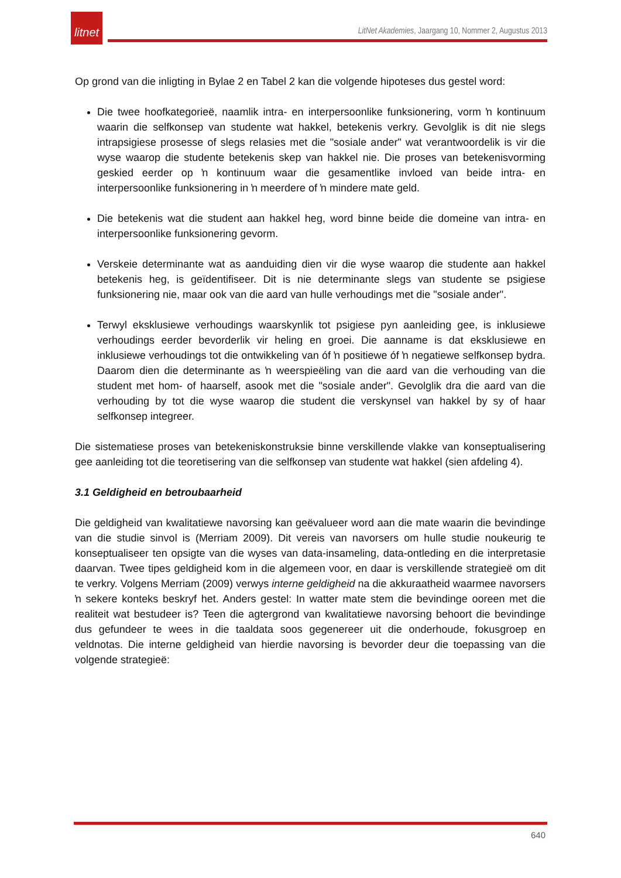litnet
LitNet Akademies, Jaargang 10, Nommer 2, Augustus 2013
Op grond van die inligting in Bylae 2 en Tabel 2 kan die volgende hipoteses dus gestel word:
Die twee hoofkategorieë, naamlik intra- en interpersoonlike funksionering, vorm ŉ kontinuum waarin die selfkonsep van studente wat hakkel, betekenis verkry. Gevolglik is dit nie slegs intrapsigiese prosesse of slegs relasies met die "sosiale ander" wat verantwoordelik is vir die wyse waarop die studente betekenis skep van hakkel nie. Die proses van betekenisvorming geskied eerder op ŉ kontinuum waar die gesamentlike invloed van beide intra- en interpersoonlike funksionering in ŉ meerdere of ŉ mindere mate geld.
Die betekenis wat die student aan hakkel heg, word binne beide die domeine van intra- en interpersoonlike funksionering gevorm.
Verskeie determinante wat as aanduiding dien vir die wyse waarop die studente aan hakkel betekenis heg, is geïdentifiseer. Dit is nie determinante slegs van studente se psigiese funksionering nie, maar ook van die aard van hulle verhoudings met die "sosiale ander".
Terwyl eksklusiewe verhoudings waarskynlik tot psigiese pyn aanleiding gee, is inklusiewe verhoudings eerder bevorderlik vir heling en groei. Die aanname is dat eksklusiewe en inklusiewe verhoudings tot die ontwikkeling van óf ŉ positiewe óf ŉ negatiewe selfkonsep bydra. Daarom dien die determinante as ŉ weerspieëling van die aard van die verhouding van die student met hom- of haarself, asook met die "sosiale ander". Gevolglik dra die aard van die verhouding by tot die wyse waarop die student die verskynsel van hakkel by sy of haar selfkonsep integreer.
Die sistematiese proses van betekeniskonstruksie binne verskillende vlakke van konseptualisering gee aanleiding tot die teoretisering van die selfkonsep van studente wat hakkel (sien afdeling 4).
3.1 Geldigheid en betroubaarheid
Die geldigheid van kwalitatiewe navorsing kan geëvalueer word aan die mate waarin die bevindinge van die studie sinvol is (Merriam 2009). Dit vereis van navorsers om hulle studie noukeurig te konseptualiseer ten opsigte van die wyses van data-insameling, data-ontleding en die interpretasie daarvan. Twee tipes geldigheid kom in die algemeen voor, en daar is verskillende strategieë om dit te verkry. Volgens Merriam (2009) verwys interne geldigheid na die akkuraatheid waarmee navorsers ŉ sekere konteks beskryf het. Anders gestel: In watter mate stem die bevindinge ooreen met die realiteit wat bestudeer is? Teen die agtergrond van kwalitatiewe navorsing behoort die bevindinge dus gefundeer te wees in die taaldata soos gegenereer uit die onderhoude, fokusgroep en veldnotas. Die interne geldigheid van hierdie navorsing is bevorder deur die toepassing van die volgende strategieë:
640